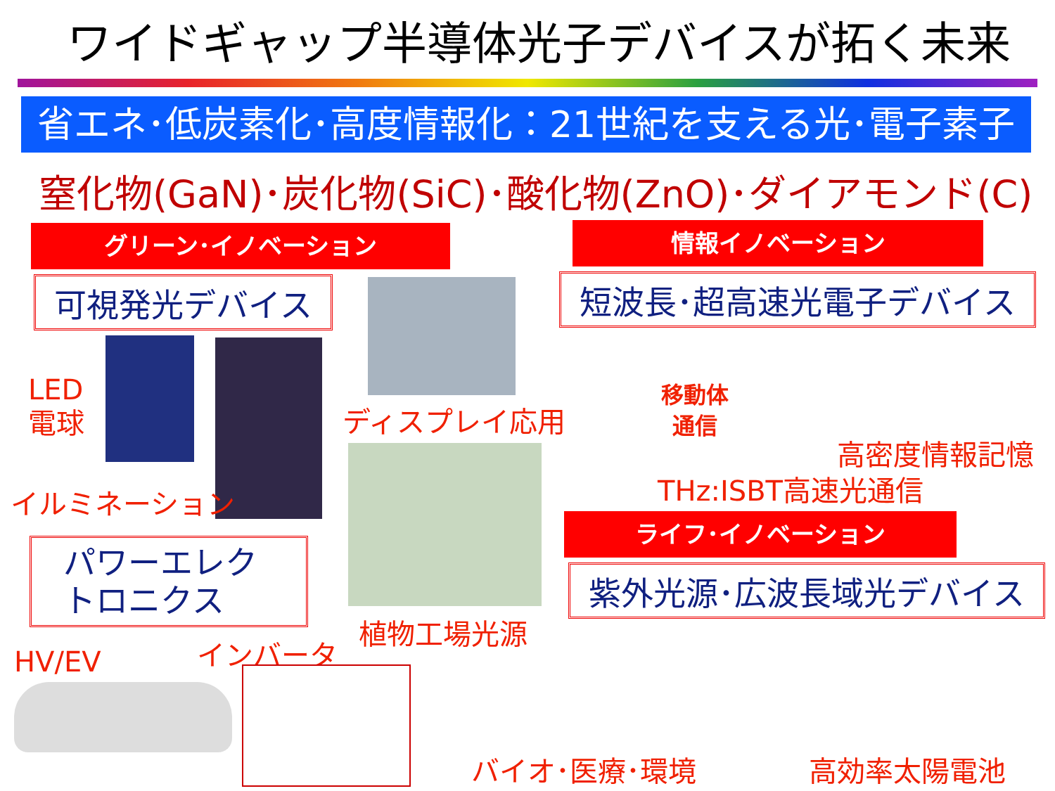ワイドギャップ半導体光子デバイスが拓く未来
省エネ･低炭素化･高度情報化：21世紀を支える光･電子素子
窒化物(GaN)･炭化物(SiC)･酸化物(ZnO)･ダイアモンド(C)
グリーン･イノベーション 情報イノベーション
可視発光デバイス 短波長･超高速光電子デバイス
LED
電球
イルミネーション
ディスプレイ応用
植物工場光源
移動体
通信
高密度情報記憶
THz:ISBT高速光通信
ライフ･イノベーション
紫外光源･広波長域光デバイス
パワーエレク
トロニクス
HV/EV インバータ
バイオ･医療･環境 高効率太陽電池